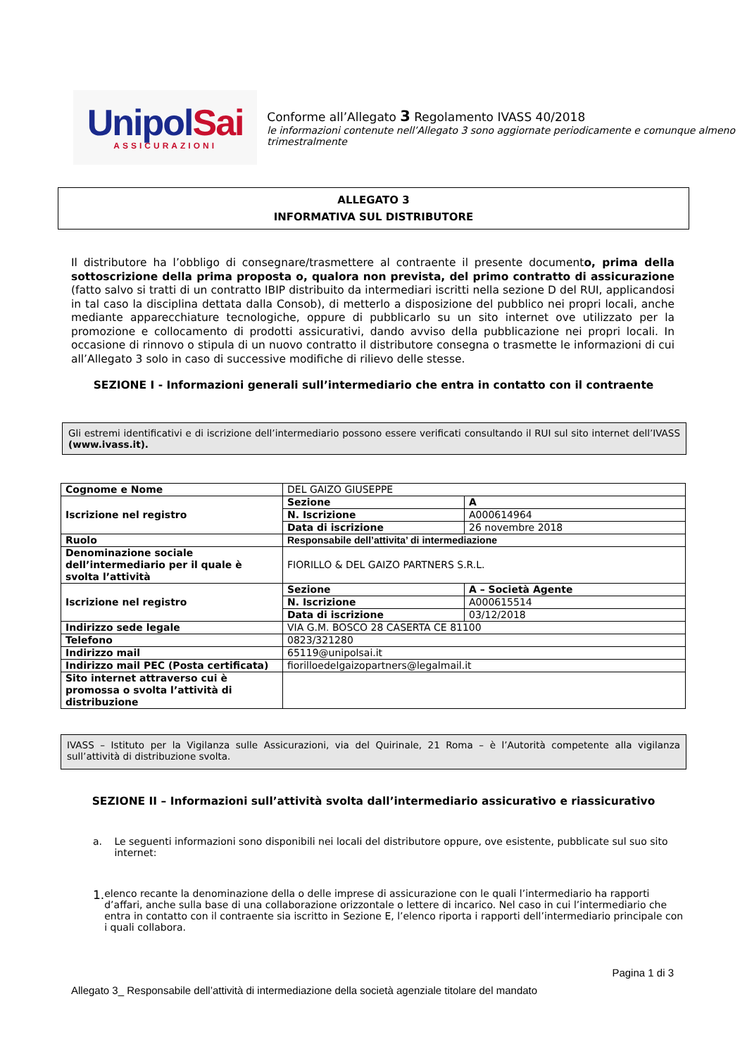UnipolSai
ASSICURAZIONI
Conforme all’Allegato 3 Regolamento IVASS 40/2018
le informazioni contenute nell’Allegato 3 sono aggiornate periodicamente e comunque almeno trimestralmente
ALLEGATO 3
INFORMATIVA SUL DISTRIBUTORE
Il distributore ha l’obbligo di consegnare/trasmettere al contraente il presente documento, prima della sottoscrizione della prima proposta o, qualora non prevista, del primo contratto di assicurazione (fatto salvo si tratti di un contratto IBIP distribuito da intermediari iscritti nella sezione D del RUI, applicandosi in tal caso la disciplina dettata dalla Consob), di metterlo a disposizione del pubblico nei propri locali, anche mediante apparecchiature tecnologiche, oppure di pubblicarlo su un sito internet ove utilizzato per la promozione e collocamento di prodotti assicurativi, dando avviso della pubblicazione nei propri locali. In occasione di rinnovo o stipula di un nuovo contratto il distributore consegna o trasmette le informazioni di cui all’Allegato 3 solo in caso di successive modifiche di rilievo delle stesse.
SEZIONE I - Informazioni generali sull’intermediario che entra in contatto con il contraente
Gli estremi identificativi e di iscrizione dell’intermediario possono essere verificati consultando il RUI sul sito internet dell’IVASS (www.ivass.it).
| Cognome e Nome | DEL GAIZO GIUSEPPE | |
| Iscrizione nel registro | Sezione | A |
| | N. Iscrizione | A000614964 |
| | Data di iscrizione | 26 novembre 2018 |
| Ruolo | Responsabile dell’attivita’ di intermediazione | |
| Denominazione sociale dell’intermediario per il quale è svolta l’attività | FIORILLO & DEL GAIZO PARTNERS S.R.L. | |
| Iscrizione nel registro | Sezione | A – Società Agente |
| | N. Iscrizione | A000615514 |
| | Data di iscrizione | 03/12/2018 |
| Indirizzo sede legale | VIA G.M. BOSCO 28 CASERTA CE 81100 | |
| Telefono | 0823/321280 | |
| Indirizzo mail | 65119@unipolsai.it | |
| Indirizzo mail PEC (Posta certificata) | fiorilloedelgaizopartners@legalmail.it | |
| Sito internet attraverso cui è promossa o svolta l’attività di distribuzione | | |
IVASS – Istituto per la Vigilanza sulle Assicurazioni, via del Quirinale, 21 Roma – è l’Autorità competente alla vigilanza sull’attività di distribuzione svolta.
SEZIONE II – Informazioni sull’attività svolta dall’intermediario assicurativo e riassicurativo
a. Le seguenti informazioni sono disponibili nei locali del distributore oppure, ove esistente, pubblicate sul suo sito internet:
1. elenco recante la denominazione della o delle imprese di assicurazione con le quali l’intermediario ha rapporti d’affari, anche sulla base di una collaborazione orizzontale o lettere di incarico. Nel caso in cui l’intermediario che entra in contatto con il contraente sia iscritto in Sezione E, l’elenco riporta i rapporti dell’intermediario principale con i quali collabora.
Pagina 1 di 3
Allegato 3_ Responsabile dell’attività di intermediazione della società agenziale titolare del mandato